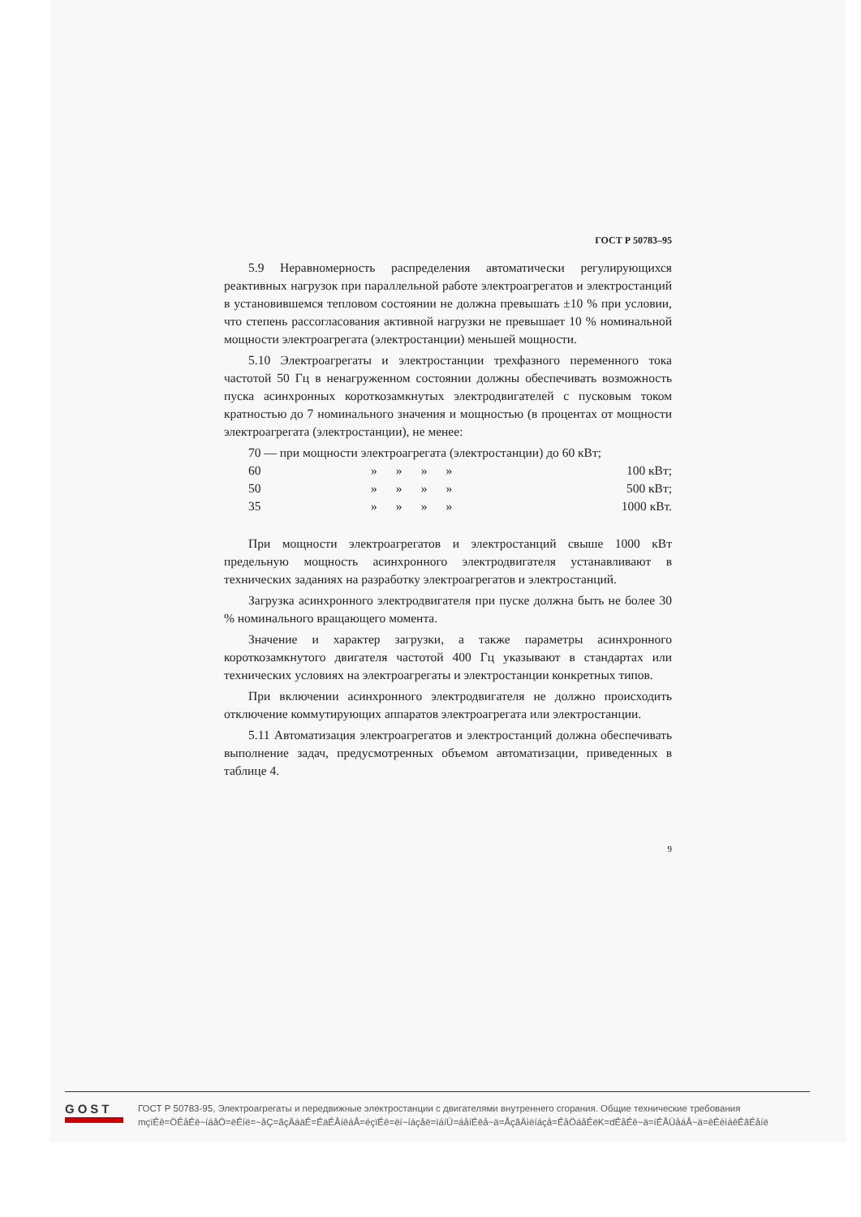ГОСТ Р 50783–95
5.9 Неравномерность распределения автоматически регулирующихся реактивных нагрузок при параллельной работе электроагрегатов и электростанций в установившемся тепловом состоянии не должна превышать ±10 % при условии, что степень рассогласования активной нагрузки не превышает 10 % номинальной мощности электроагрегата (электростанции) меньшей мощности.
5.10 Электроагрегаты и электростанции трехфазного переменного тока частотой 50 Гц в ненагруженном состоянии должны обеспечивать возможность пуска асинхронных короткозамкнутых электродвигателей с пусковым током кратностью до 7 номинального значения и мощностью (в процентах от мощности электроагрегата (электростанции), не менее:
| 70 — при мощности электроагрегата (электростанции) до 60 кВт; | | | | | |
| 60 | » | » | » | » | 100 кВт; |
| 50 | » | » | » | » | 500 кВт; |
| 35 | » | » | » | » | 1000 кВт. |
При мощности электроагрегатов и электростанций свыше 1000 кВт предельную мощность асинхронного электродвигателя устанавливают в технических заданиях на разработку электроагрегатов и электростанций.
Загрузка асинхронного электродвигателя при пуске должна быть не более 30 % номинального вращающего момента.
Значение и характер загрузки, а также параметры асинхронного короткозамкнутого двигателя частотой 400 Гц указывают в стандартах или технических условиях на электроагрегаты и электростанции конкретных типов.
При включении асинхронного электродвигателя не должно происходить отключение коммутирующих аппаратов электроагрегата или электростанции.
5.11 Автоматизация электроагрегатов и электростанций должна обеспечивать выполнение задач, предусмотренных объемом автоматизации, приведенных в таблице 4.
9
GOST
ГОСТ Р 50783-95, Электроагрегаты и передвижные электростанции с двигателями внутреннего сгорания. Общие технические требования
mçïÉê=ÖÉåÉê~íáåÖ=ëÉíë=~åÇ=ãçÄáäÉ=ÉäÉÅíêáÅ=éçïÉê=ëí~íáçåë=ïáíÜ=áåíÉêå~ä=ÅçãÄìëíáçå=ÉåÖáåÉëK=dÉåÉê~ä=íÉÅÜåáÅ~ä=êÉèìáêÉãÉåíë